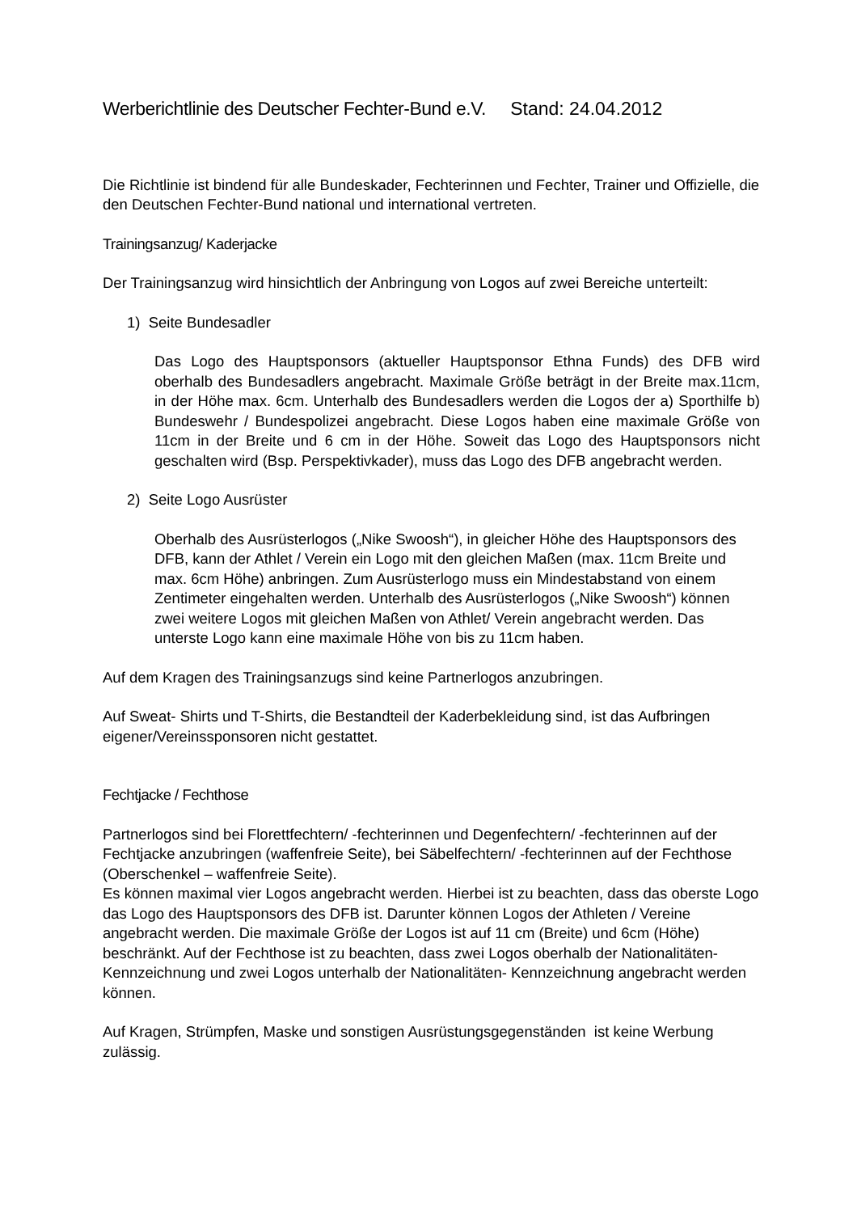Werberichtlinie des Deutscher Fechter-Bund e.V. Stand: 24.04.2012
Die Richtlinie ist bindend für alle Bundeskader, Fechterinnen und Fechter, Trainer und Offizielle, die den Deutschen Fechter-Bund national und international vertreten.
Trainingsanzug/ Kaderjacke
Der Trainingsanzug wird hinsichtlich der Anbringung von Logos auf zwei Bereiche unterteilt:
1) Seite Bundesadler
Das Logo des Hauptsponsors (aktueller Hauptsponsor Ethna Funds) des DFB wird oberhalb des Bundesadlers angebracht. Maximale Größe beträgt in der Breite max.11cm, in der Höhe max. 6cm. Unterhalb des Bundesadlers werden die Logos der a) Sporthilfe b) Bundeswehr / Bundespolizei angebracht. Diese Logos haben eine maximale Größe von 11cm in der Breite und 6 cm in der Höhe. Soweit das Logo des Hauptsponsors nicht geschalten wird (Bsp. Perspektivkader), muss das Logo des DFB angebracht werden.
2) Seite Logo Ausrüster
Oberhalb des Ausrüsterlogos („Nike Swoosh“), in gleicher Höhe des Hauptsponsors des DFB, kann der Athlet / Verein ein Logo mit den gleichen Maßen (max. 11cm Breite und max. 6cm Höhe) anbringen. Zum Ausrüsterlogo muss ein Mindestabstand von einem Zentimeter eingehalten werden. Unterhalb des Ausrüsterlogos („Nike Swoosh“) können zwei weitere Logos mit gleichen Maßen von Athlet/ Verein angebracht werden. Das unterste Logo kann eine maximale Höhe von bis zu 11cm haben.
Auf dem Kragen des Trainingsanzugs sind keine Partnerlogos anzubringen.
Auf Sweat- Shirts und T-Shirts, die Bestandteil der Kaderbekleidung sind, ist das Aufbringen eigener/Vereinssponsoren nicht gestattet.
Fechtjacke / Fechthose
Partnerlogos sind bei Florettfechtern/ -fechterinnen und Degenfechtern/ -fechterinnen auf der Fechtjacke anzubringen (waffenfreie Seite), bei Säbelfechtern/ -fechterinnen auf der Fechthose (Oberschenkel – waffenfreie Seite).
Es können maximal vier Logos angebracht werden. Hierbei ist zu beachten, dass das oberste Logo das Logo des Hauptsponsors des DFB ist. Darunter können Logos der Athleten / Vereine angebracht werden. Die maximale Größe der Logos ist auf 11 cm (Breite) und 6cm (Höhe) beschränkt. Auf der Fechthose ist zu beachten, dass zwei Logos oberhalb der Nationalitäten-Kennzeichnung und zwei Logos unterhalb der Nationalitäten- Kennzeichnung angebracht werden können.
Auf Kragen, Strümpfen, Maske und sonstigen Ausrüstungsgegenständen ist keine Werbung zulässig.